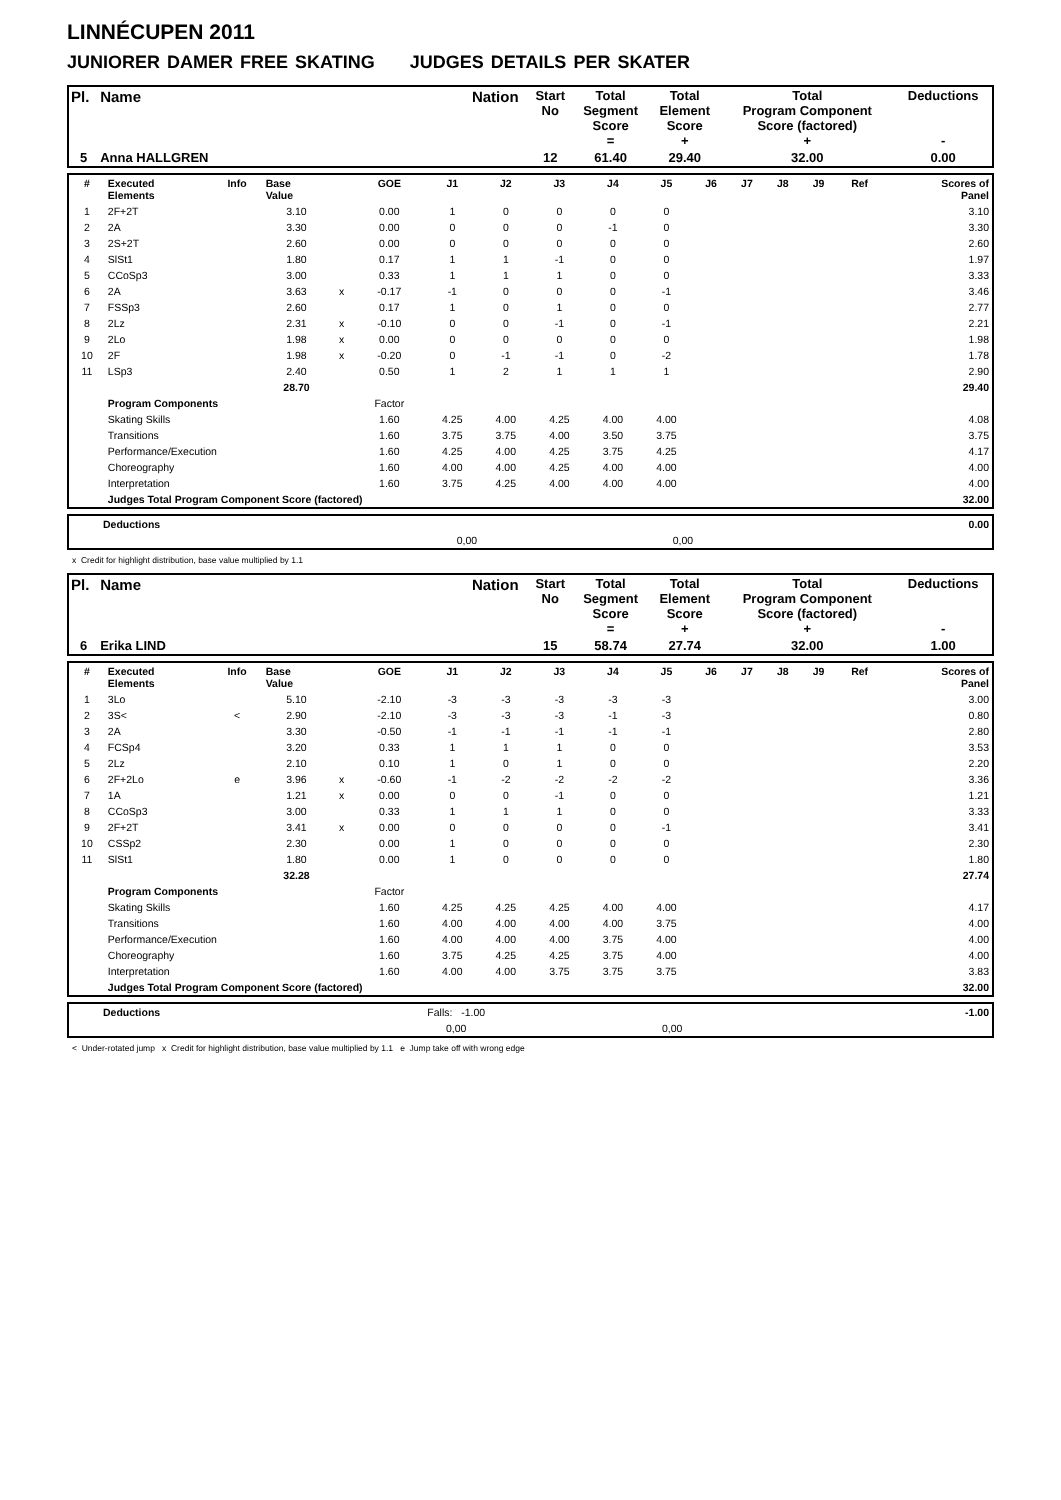LINNÉCUPEN 2011
JUNIORER DAMER FREE SKATING JUDGES DETAILS PER SKATER
| Pl. | Name | Nation | Start No | Total Segment Score = | Total Element Score + | Total Program Component Score (factored) + | Deductions - |
| 5 | Anna HALLGREN | | 12 | 61.40 | 29.40 | 32.00 | 0.00 |
| # | Executed Elements | Info | Base Value | | GOE | J1 | J2 | J3 | J4 | J5 | J6 | J7 | J8 | J9 | Ref | Scores of Panel |
| --- | --- | --- | --- | --- | --- | --- | --- | --- | --- | --- | --- | --- | --- | --- | --- | --- |
| 1 | 2F+2T | | 3.10 | | 0.00 | 1 | 0 | 0 | 0 | 0 | | | | | | 3.10 |
| 2 | 2A | | 3.30 | | 0.00 | 0 | 0 | 0 | -1 | 0 | | | | | | 3.30 |
| 3 | 2S+2T | | 2.60 | | 0.00 | 0 | 0 | 0 | 0 | 0 | | | | | | 2.60 |
| 4 | SlSt1 | | 1.80 | | 0.17 | 1 | 1 | -1 | 0 | 0 | | | | | | 1.97 |
| 5 | CCoSp3 | | 3.00 | | 0.33 | 1 | 1 | 1 | 0 | 0 | | | | | | 3.33 |
| 6 | 2A | | 3.63 | x | -0.17 | -1 | 0 | 0 | 0 | -1 | | | | | | 3.46 |
| 7 | FSSp3 | | 2.60 | | 0.17 | 1 | 0 | 1 | 0 | 0 | | | | | | 2.77 |
| 8 | 2Lz | | 2.31 | x | -0.10 | 0 | 0 | -1 | 0 | -1 | | | | | | 2.21 |
| 9 | 2Lo | | 1.98 | x | 0.00 | 0 | 0 | 0 | 0 | 0 | | | | | | 1.98 |
| 10 | 2F | | 1.98 | x | -0.20 | 0 | -1 | -1 | 0 | -2 | | | | | | 1.78 |
| 11 | LSp3 | | 2.40 | | 0.50 | 1 | 2 | 1 | 1 | 1 | | | | | | 2.90 |
| | | | 28.70 | | | | | | | | | | | | | 29.40 |
| | Program Components | | | | Factor | | | | | | | | | | | |
| | Skating Skills | | | | 1.60 | 4.25 | 4.00 | 4.25 | 4.00 | 4.00 | | | | | | 4.08 |
| | Transitions | | | | 1.60 | 3.75 | 3.75 | 4.00 | 3.50 | 3.75 | | | | | | 3.75 |
| | Performance/Execution | | | | 1.60 | 4.25 | 4.00 | 4.25 | 3.75 | 4.25 | | | | | | 4.17 |
| | Choreography | | | | 1.60 | 4.00 | 4.00 | 4.25 | 4.00 | 4.00 | | | | | | 4.00 |
| | Interpretation | | | | 1.60 | 3.75 | 4.25 | 4.00 | 4.00 | 4.00 | | | | | | 4.00 |
| | Judges Total Program Component Score (factored) | | | | | | | | | | | | | | | 32.00 |
| | Deductions | | | | 0.00 |
| | | 0,00 | 0,00 | | |
x Credit for highlight distribution, base value multiplied by 1.1
| Pl. | Name | Nation | Start No | Total Segment Score = | Total Element Score + | Total Program Component Score (factored) + | Deductions - |
| 6 | Erika LIND | | 15 | 58.74 | 27.74 | 32.00 | 1.00 |
| # | Executed Elements | Info | Base Value | | GOE | J1 | J2 | J3 | J4 | J5 | J6 | J7 | J8 | J9 | Ref | Scores of Panel |
| --- | --- | --- | --- | --- | --- | --- | --- | --- | --- | --- | --- | --- | --- | --- | --- | --- |
| 1 | 3Lo | | 5.10 | | -2.10 | -3 | -3 | -3 | -3 | -3 | | | | | | 3.00 |
| 2 | 3S< | < | 2.90 | | -2.10 | -3 | -3 | -3 | -1 | -3 | | | | | | 0.80 |
| 3 | 2A | | 3.30 | | -0.50 | -1 | -1 | -1 | -1 | -1 | | | | | | 2.80 |
| 4 | FCSp4 | | 3.20 | | 0.33 | 1 | 1 | 1 | 0 | 0 | | | | | | 3.53 |
| 5 | 2Lz | | 2.10 | | 0.10 | 1 | 0 | 1 | 0 | 0 | | | | | | 2.20 |
| 6 | 2F+2Lo | e | 3.96 | x | -0.60 | -1 | -2 | -2 | -2 | -2 | | | | | | 3.36 |
| 7 | 1A | | 1.21 | x | 0.00 | 0 | 0 | -1 | 0 | 0 | | | | | | 1.21 |
| 8 | CCoSp3 | | 3.00 | | 0.33 | 1 | 1 | 1 | 0 | 0 | | | | | | 3.33 |
| 9 | 2F+2T | | 3.41 | x | 0.00 | 0 | 0 | 0 | 0 | -1 | | | | | | 3.41 |
| 10 | CSSp2 | | 2.30 | | 0.00 | 1 | 0 | 0 | 0 | 0 | | | | | | 2.30 |
| 11 | SlSt1 | | 1.80 | | 0.00 | 1 | 0 | 0 | 0 | 0 | | | | | | 1.80 |
| | | | 32.28 | | | | | | | | | | | | | 27.74 |
| | Program Components | | | | Factor | | | | | | | | | | | |
| | Skating Skills | | | | 1.60 | 4.25 | 4.25 | 4.25 | 4.00 | 4.00 | | | | | | 4.17 |
| | Transitions | | | | 1.60 | 4.00 | 4.00 | 4.00 | 4.00 | 3.75 | | | | | | 4.00 |
| | Performance/Execution | | | | 1.60 | 4.00 | 4.00 | 4.00 | 3.75 | 4.00 | | | | | | 4.00 |
| | Choreography | | | | 1.60 | 3.75 | 4.25 | 4.25 | 3.75 | 4.00 | | | | | | 4.00 |
| | Interpretation | | | | 1.60 | 4.00 | 4.00 | 3.75 | 3.75 | 3.75 | | | | | | 3.83 |
| | Judges Total Program Component Score (factored) | | | | | | | | | | | | | | | 32.00 |
| | Deductions | Falls: -1.00 | | | -1.00 |
| | | 0,00 | 0,00 | | |
< Under-rotated jump x Credit for highlight distribution, base value multiplied by 1.1 e Jump take off with wrong edge